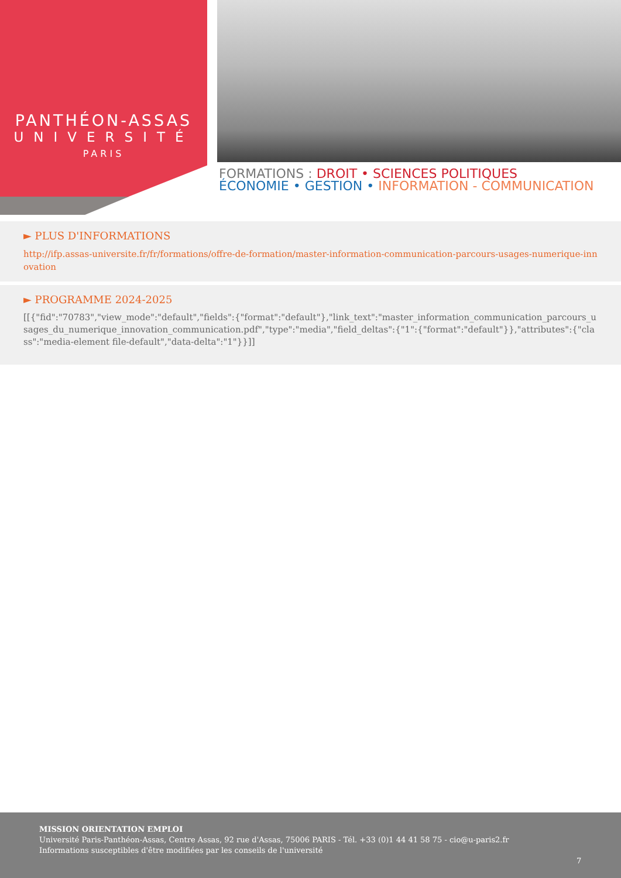PANTHÉON-ASSAS
UNIVERSITÉ
PARIS
FORMATIONS : DROIT • SCIENCES POLITIQUES
ÉCONOMIE • GESTION • INFORMATION - COMMUNICATION
► PLUS D'INFORMATIONS
http://ifp.assas-universite.fr/fr/formations/offre-de-formation/master-information-communication-parcours-usages-numerique-innovation
► PROGRAMME 2024-2025
[[{"fid":"70783","view_mode":"default","fields":{"format":"default"},"link_text":"master_information_communication_parcours_usages_du_numerique_innovation_communication.pdf","type":"media","field_deltas":{"1":{"format":"default"}},"attributes":{"class":"media-element file-default","data-delta":"1"}}]]
MISSION ORIENTATION EMPLOI
Université Paris-Panthéon-Assas, Centre Assas, 92 rue d'Assas, 75006 PARIS - Tél. +33 (0)1 44 41 58 75 - cio@u-paris2.fr
Informations susceptibles d'être modifiées par les conseils de l'université
7